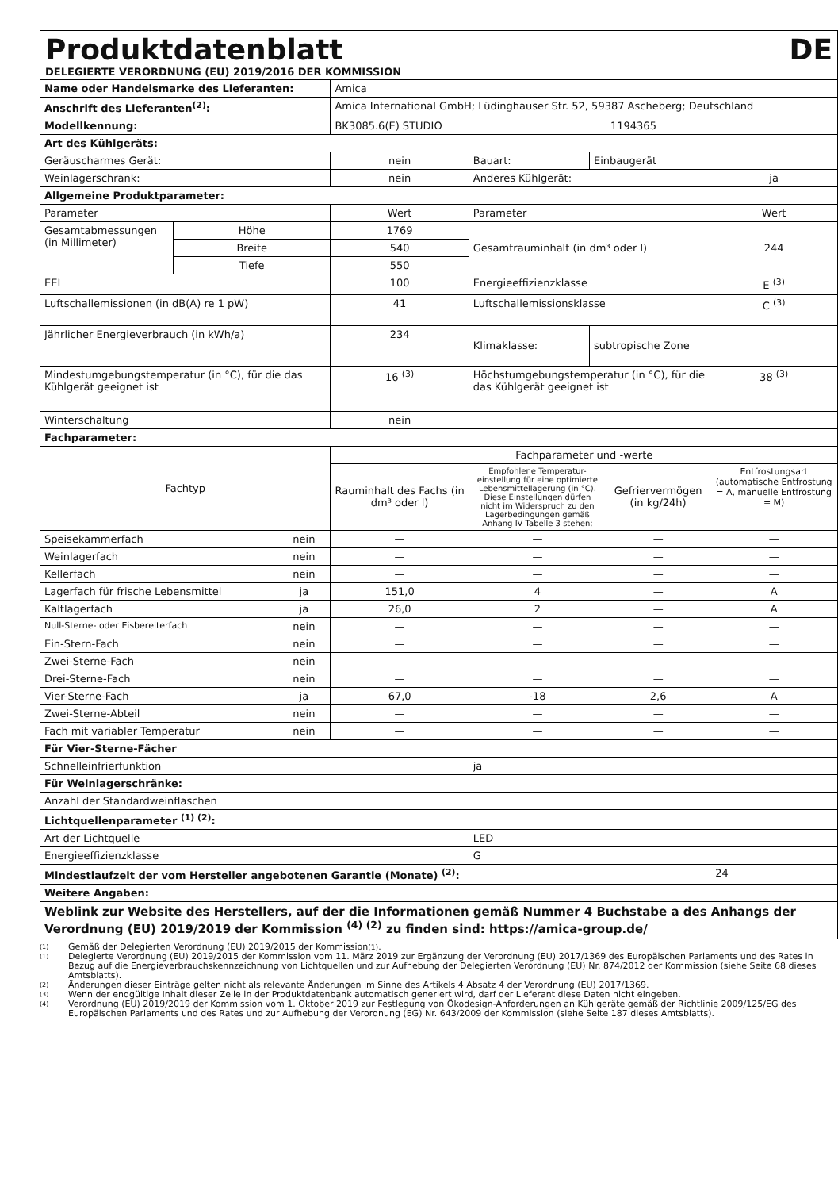Produktdatenblatt DE
DELEGIERTE VERORDNUNG (EU) 2019/2016 DER KOMMISSION
| Name oder Handelsmarke des Lieferanten: | | | Amica | | | | |
| Anschrift des Lieferanten<sup>(2)</sup>: | | | Amica International GmbH; Lüdinghauser Str. 52, 59387 Ascheberg; Deutschland | | | | |
| Modellkennung: | | | BK3085.6(E) STUDIO | | | 1194365 | |
| Art des Kühlgeräts: | | | | | | | |
| Geräuscharmes Gerät: | | | nein | Bauart: | Einbaugerät | | |
| Weinlagerschrank: | | | nein | Anderes Kühlgerät: | | | ja |
| Allgemeine Produktparameter: | | | | | | | |
| Parameter | | | Wert | Parameter | | | Wert |
| Gesamtabmessungen (in Millimeter) | Höhe | | 1769 | Gesamtrauminhalt (in dm³ oder l) | | | 244 |
| | Breite | | 540 | | | | |
| | Tiefe | | 550 | | | | |
| EEI | | | 100 | Energieeffizienzklasse | | | E <sup>(3)</sup> |
| Luftschallemissionen (in dB(A) re 1 pW) | | | 41 | Luftschallemissionsklasse | | | C <sup>(3)</sup> |
| Jährlicher Energieverbrauch (in kWh/a) | | | 234 | Klimaklasse: | subtropische Zone | | |
| Mindestumgebungstemperatur (in °C), für die das Kühlgerät geeignet ist | | | 16 <sup>(3)</sup> | Höchstumgebungstemperatur (in °C), für die das Kühlgerät geeignet ist | | | 38 <sup>(3)</sup> |
| Winterschaltung | | | nein | | | | |
| Fachparameter: | | | | | | | |
| Fachtyp | | | Fachparameter und -werte | | | | |
| | | | Rauminhalt des Fachs (in dm³ oder l) | Empfohlene Temperatur-einstellung für eine optimierte Lebensmittellagerung (in °C). Diese Einstellungen dürfen nicht im Widerspruch zu den Lagerbedingungen gemäß Anhang IV Tabelle 3 stehen; | | Gefriervermögen (in kg/24h) | Entfrostungsart (automatische Entfrostung = A, manuelle Entfrostung = M) |
| Speisekammerfach | | nein | — | — | | — | — |
| Weinlagerfach | | nein | — | — | | — | — |
| Kellerfach | | nein | — | — | | — | — |
| Lagerfach für frische Lebensmittel | | ja | 151,0 | 4 | | — | A |
| Kaltlagerfach | | ja | 26,0 | 2 | | — | A |
| Null-Sterne- oder Eisbereiterfach | | nein | — | — | | — | — |
| Ein-Stern-Fach | | nein | — | — | | — | — |
| Zwei-Sterne-Fach | | nein | — | — | | — | — |
| Drei-Sterne-Fach | | nein | — | — | | — | — |
| Vier-Sterne-Fach | | ja | 67,0 | -18 | | 2,6 | A |
| Zwei-Sterne-Abteil | | nein | — | — | | — | — |
| Fach mit variabler Temperatur | | nein | — | — | | — | — |
| Für Vier-Sterne-Fächer | | | | | | | |
| Schnelleinfrierfunktion | | | | ja | | | |
| Für Weinlagerschränke: | | | | | | | |
| Anzahl der Standardweinflaschen | | | | | | | |
| Lichtquellenparameter <sup>(1) (2)</sup>: | | | | | | | |
| Art der Lichtquelle | | | | LED | | | |
| Energieeffizienzklasse | | | | G | | | |
| Mindestlaufzeit der vom Hersteller angebotenen Garantie (Monate) <sup>(2)</sup>: | | | | | | 24 | |
| Weitere Angaben: | | | | | | | |
| Weblink zur Website des Herstellers, auf der die Informationen gemäß Nummer 4 Buchstabe a des Anhangs der Verordnung (EU) 2019/2019 der Kommission <sup>(4) (2)</sup> zu finden sind: https://amica-group.de/ | | | | | | | |
(1) Gemäß der Delegierten Verordnung (EU) 2019/2015 der Kommission <sup>(1)</sup>.
(1) Delegierte Verordnung (EU) 2019/2015 der Kommission vom 11. März 2019 zur Ergänzung der Verordnung (EU) 2017/1369 des Europäischen Parlaments und des Rates in Bezug auf die Energieverbrauchskennzeichnung von Lichtquellen und zur Aufhebung der Delegierten Verordnung (EU) Nr. 874/2012 der Kommission (siehe Seite 68 dieses Amtsblatts).
(2) Änderungen dieser Einträge gelten nicht als relevante Änderungen im Sinne des Artikels 4 Absatz 4 der Verordnung (EU) 2017/1369.
(3) Wenn der endgültige Inhalt dieser Zelle in der Produktdatenbank automatisch generiert wird, darf der Lieferant diese Daten nicht eingeben.
(4) Verordnung (EU) 2019/2019 der Kommission vom 1. Oktober 2019 zur Festlegung von Ökodesign-Anforderungen an Kühlgeräte gemäß der Richtlinie 2009/125/EG des Europäischen Parlaments und des Rates und zur Aufhebung der Verordnung (EG) Nr. 643/2009 der Kommission (siehe Seite 187 dieses Amtsblatts).